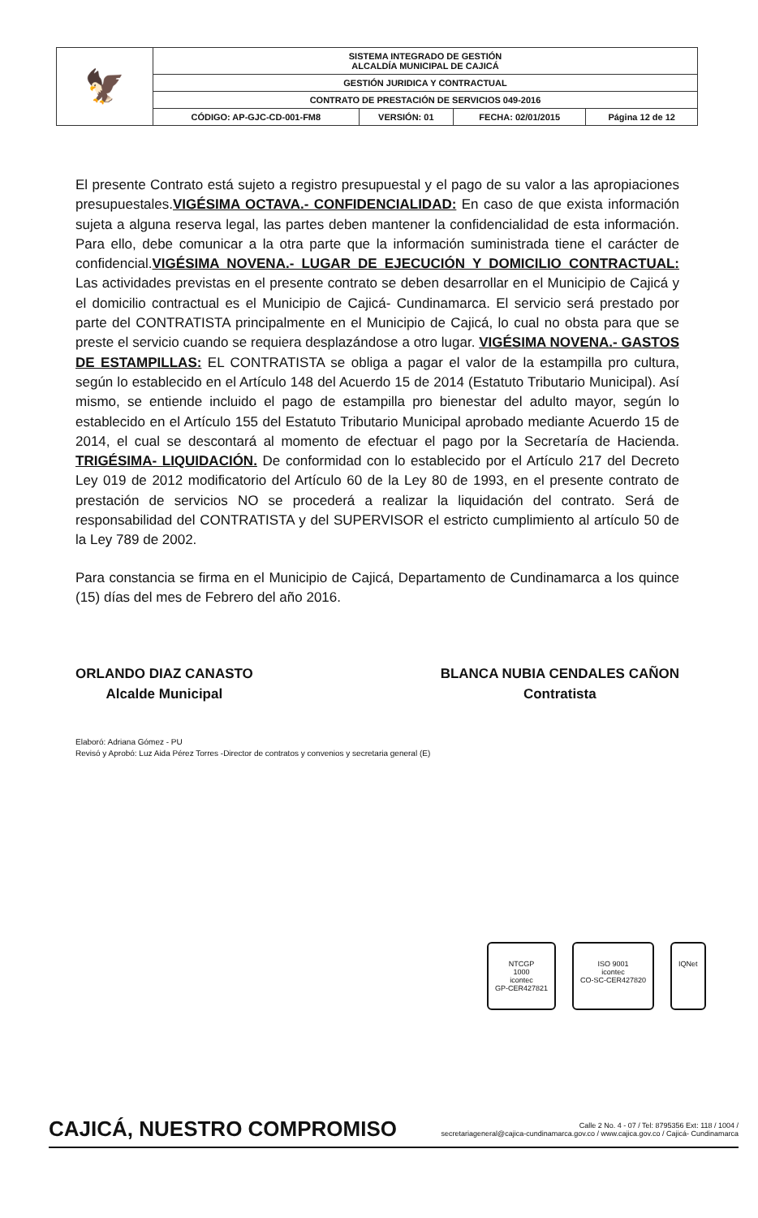| 🦅 | SISTEMA INTEGRADO DE GESTIÓN ALCALDÍA MUNICIPAL DE CAJICÁ | | | |
| | GESTIÓN JURIDICA Y CONTRACTUAL | | | |
| | CONTRATO DE PRESTACIÓN DE SERVICIOS 049-2016 | | | |
| | CÓDIGO: AP-GJC-CD-001-FM8 | VERSIÓN: 01 | FECHA: 02/01/2015 | Página 12 de 12 |
El presente Contrato está sujeto a registro presupuestal y el pago de su valor a las apropiaciones presupuestales.VIGÉSIMA OCTAVA.- CONFIDENCIALIDAD: En caso de que exista información sujeta a alguna reserva legal, las partes deben mantener la confidencialidad de esta información. Para ello, debe comunicar a la otra parte que la información suministrada tiene el carácter de confidencial.VIGÉSIMA NOVENA.- LUGAR DE EJECUCIÓN Y DOMICILIO CONTRACTUAL: Las actividades previstas en el presente contrato se deben desarrollar en el Municipio de Cajicá y el domicilio contractual es el Municipio de Cajicá- Cundinamarca. El servicio será prestado por parte del CONTRATISTA principalmente en el Municipio de Cajicá, lo cual no obsta para que se preste el servicio cuando se requiera desplazándose a otro lugar. VIGÉSIMA NOVENA.- GASTOS DE ESTAMPILLAS: EL CONTRATISTA se obliga a pagar el valor de la estampilla pro cultura, según lo establecido en el Artículo 148 del Acuerdo 15 de 2014 (Estatuto Tributario Municipal). Así mismo, se entiende incluido el pago de estampilla pro bienestar del adulto mayor, según lo establecido en el Artículo 155 del Estatuto Tributario Municipal aprobado mediante Acuerdo 15 de 2014, el cual se descontará al momento de efectuar el pago por la Secretaría de Hacienda. TRIGÉSIMA- LIQUIDACIÓN. De conformidad con lo establecido por el Artículo 217 del Decreto Ley 019 de 2012 modificatorio del Artículo 60 de la Ley 80 de 1993, en el presente contrato de prestación de servicios NO se procederá a realizar la liquidación del contrato. Será de responsabilidad del CONTRATISTA y del SUPERVISOR el estricto cumplimiento al artículo 50 de la Ley 789 de 2002.
Para constancia se firma en el Municipio de Cajicá, Departamento de Cundinamarca a los quince (15) días del mes de Febrero del año 2016.
ORLANDO DIAZ CANASTO
Alcalde Municipal
BLANCA NUBIA CENDALES CAÑON
Contratista
Elaboró: Adriana Gómez - PU
Revisó y Aprobó: Luz Aida Pérez Torres -Director de contratos y convenios y secretaria general (E)
NTCGP
1000
icontec
GP-CER427821
ISO 9001
icontec
CO-SC-CER427820
IQNet
CAJICÁ, NUESTRO COMPROMISO
Calle 2 No. 4 - 07 / Tel: 8795356 Ext: 118 / 1004 /
secretariageneral@cajica-cundinamarca.gov.co / www.cajica.gov.co / Cajicá- Cundinamarca